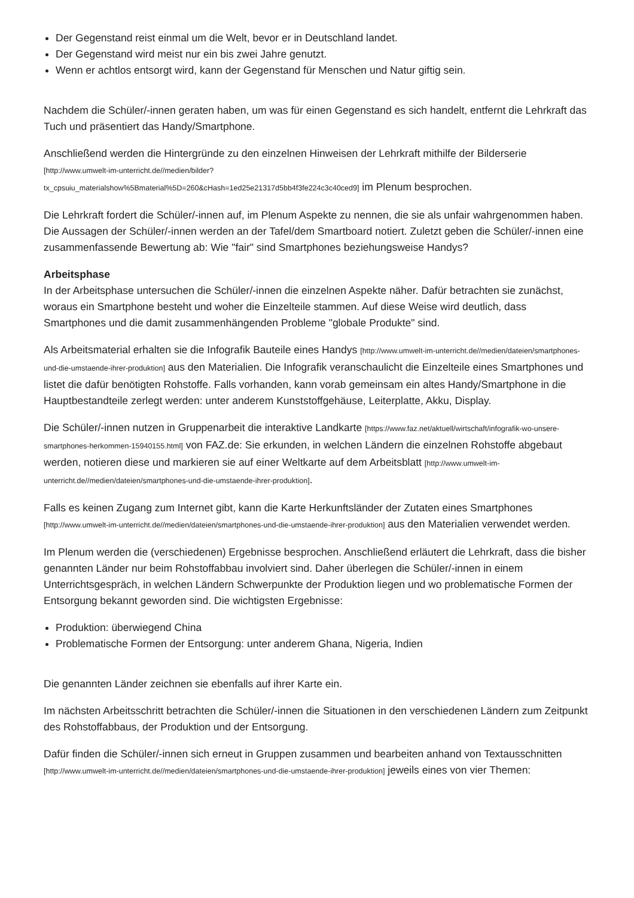Der Gegenstand reist einmal um die Welt, bevor er in Deutschland landet.
Der Gegenstand wird meist nur ein bis zwei Jahre genutzt.
Wenn er achtlos entsorgt wird, kann der Gegenstand für Menschen und Natur giftig sein.
Nachdem die Schüler/-innen geraten haben, um was für einen Gegenstand es sich handelt, entfernt die Lehrkraft das Tuch und präsentiert das Handy/Smartphone.
Anschließend werden die Hintergründe zu den einzelnen Hinweisen der Lehrkraft mithilfe der Bilderserie [http://www.umwelt-im-unterricht.de//medien/bilder?
tx_cpsuiu_materialshow%5Bmaterial%5D=260&cHash=1ed25e21317d5bb4f3fe224c3c40ced9] im Plenum besprochen.
Die Lehrkraft fordert die Schüler/-innen auf, im Plenum Aspekte zu nennen, die sie als unfair wahrgenommen haben. Die Aussagen der Schüler/-innen werden an der Tafel/dem Smartboard notiert. Zuletzt geben die Schüler/-innen eine zusammenfassende Bewertung ab: Wie "fair" sind Smartphones beziehungsweise Handys?
Arbeitsphase
In der Arbeitsphase untersuchen die Schüler/-innen die einzelnen Aspekte näher. Dafür betrachten sie zunächst, woraus ein Smartphone besteht und woher die Einzelteile stammen. Auf diese Weise wird deutlich, dass Smartphones und die damit zusammenhängenden Probleme "globale Produkte" sind.
Als Arbeitsmaterial erhalten sie die Infografik Bauteile eines Handys [http://www.umwelt-im-unterricht.de//medien/dateien/smartphones-und-die-umstaende-ihrer-produktion] aus den Materialien. Die Infografik veranschaulicht die Einzelteile eines Smartphones und listet die dafür benötigten Rohstoffe. Falls vorhanden, kann vorab gemeinsam ein altes Handy/Smartphone in die Hauptbestandteile zerlegt werden: unter anderem Kunststoffgehäuse, Leiterplatte, Akku, Display.
Die Schüler/-innen nutzen in Gruppenarbeit die interaktive Landkarte [https://www.faz.net/aktuell/wirtschaft/infografik-wo-unsere-smartphones-herkommen-15940155.html] von FAZ.de: Sie erkunden, in welchen Ländern die einzelnen Rohstoffe abgebaut werden, notieren diese und markieren sie auf einer Weltkarte auf dem Arbeitsblatt [http://www.umwelt-im-unterricht.de//medien/dateien/smartphones-und-die-umstaende-ihrer-produktion].
Falls es keinen Zugang zum Internet gibt, kann die Karte Herkunftsländer der Zutaten eines Smartphones [http://www.umwelt-im-unterricht.de//medien/dateien/smartphones-und-die-umstaende-ihrer-produktion] aus den Materialien verwendet werden.
Im Plenum werden die (verschiedenen) Ergebnisse besprochen. Anschließend erläutert die Lehrkraft, dass die bisher genannten Länder nur beim Rohstoffabbau involviert sind. Daher überlegen die Schüler/-innen in einem Unterrichtsgespräch, in welchen Ländern Schwerpunkte der Produktion liegen und wo problematische Formen der Entsorgung bekannt geworden sind. Die wichtigsten Ergebnisse:
Produktion: überwiegend China
Problematische Formen der Entsorgung: unter anderem Ghana, Nigeria, Indien
Die genannten Länder zeichnen sie ebenfalls auf ihrer Karte ein.
Im nächsten Arbeitsschritt betrachten die Schüler/-innen die Situationen in den verschiedenen Ländern zum Zeitpunkt des Rohstoffabbaus, der Produktion und der Entsorgung.
Dafür finden die Schüler/-innen sich erneut in Gruppen zusammen und bearbeiten anhand von Textausschnitten [http://www.umwelt-im-unterricht.de//medien/dateien/smartphones-und-die-umstaende-ihrer-produktion] jeweils eines von vier Themen: